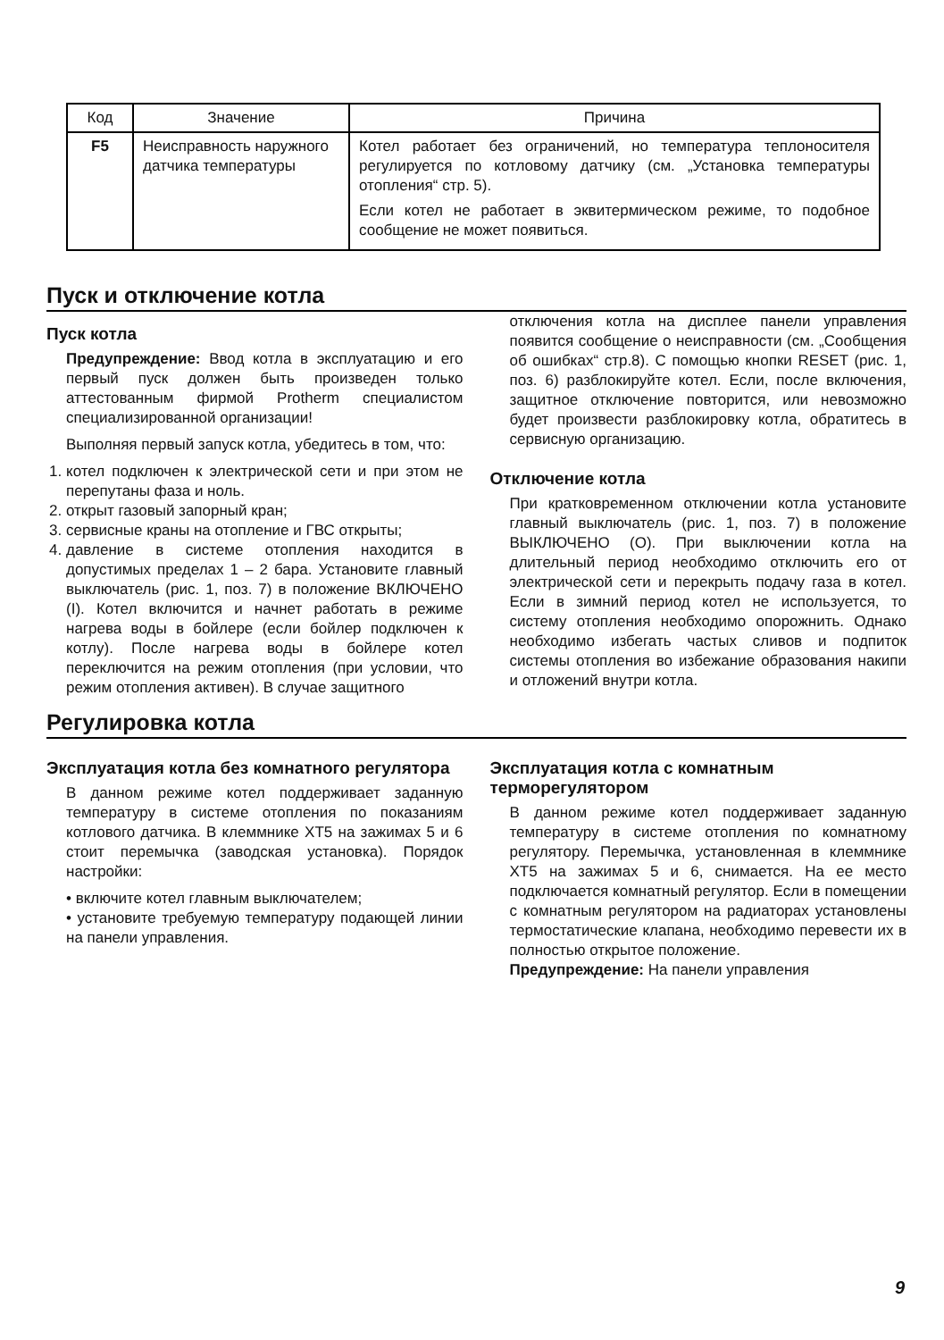| Код | Значение | Причина |
| --- | --- | --- |
| F5 | Неисправность наружного датчика температуры | Котел работает без ограничений, но температура теплоносителя регулируется по котловому датчику (см. „Установка температуры отопления“ стр. 5). Если котел не работает в эквитермическом режиме, то подобное сообщение не может появиться. |
Пуск и отключение котла
Пуск котла
Предупреждение: Ввод котла в эксплуатацию и его первый пуск должен быть произведен только аттестованным фирмой Protherm специалистом специализированной организации!
Выполняя первый запуск котла, убедитесь в том, что:
1. котел подключен к электрической сети и при этом не перепутаны фаза и ноль.
2. открыт газовый запорный кран;
3. сервисные краны на отопление и ГВС открыты;
4. давление в системе отопления находится в допустимых пределах 1 – 2 бара. Установите главный выключатель (рис. 1, поз. 7) в положение ВКЛЮЧЕНО (I). Котел включится и начнет работать в режиме нагрева воды в бойлере (если бойлер подключен к котлу). После нагрева воды в бойлере котел переключится на режим отопления (при условии, что режим отопления активен). В случае защитного
отключения котла на дисплее панели управления появится сообщение о неисправности (см. „Сообщения об ошибках“ стр.8). С помощью кнопки RESET (рис. 1, поз. 6) разблокируйте котел. Если, после включения, защитное отключение повторится, или невозможно будет произвести разблокировку котла, обратитесь в сервисную организацию.
Отключение котла
При кратковременном отключении котла установите главный выключатель (рис. 1, поз. 7) в положение ВЫКЛЮЧЕНО (O). При выключении котла на длительный период необходимо отключить его от электрической сети и перекрыть подачу газа в котел. Если в зимний период котел не используется, то систему отопления необходимо опорожнить. Однако необходимо избегать частых сливов и подпиток системы отопления во избежание образования накипи и отложений внутри котла.
Регулировка котла
Эксплуатация котла без комнатного регулятора
В данном режиме котел поддерживает заданную температуру в системе отопления по показаниям котлового датчика. В клеммнике XT5 на зажимах 5 и 6 стоит перемычка (заводская установка). Порядок настройки:
• включите котел главным выключателем;
• установите требуемую температуру подающей линии на панели управления.
Эксплуатация котла с комнатным терморегулятором
В данном режиме котел поддерживает заданную температуру в системе отопления по комнатному регулятору. Перемычка, установленная в клеммнике XT5 на зажимах 5 и 6, снимается. На ее место подключается комнатный регулятор. Если в помещении с комнатным регулятором на радиаторах установлены термостатические клапана, необходимо перевести их в полностью открытое положение.
Предупреждение: На панели управления
9